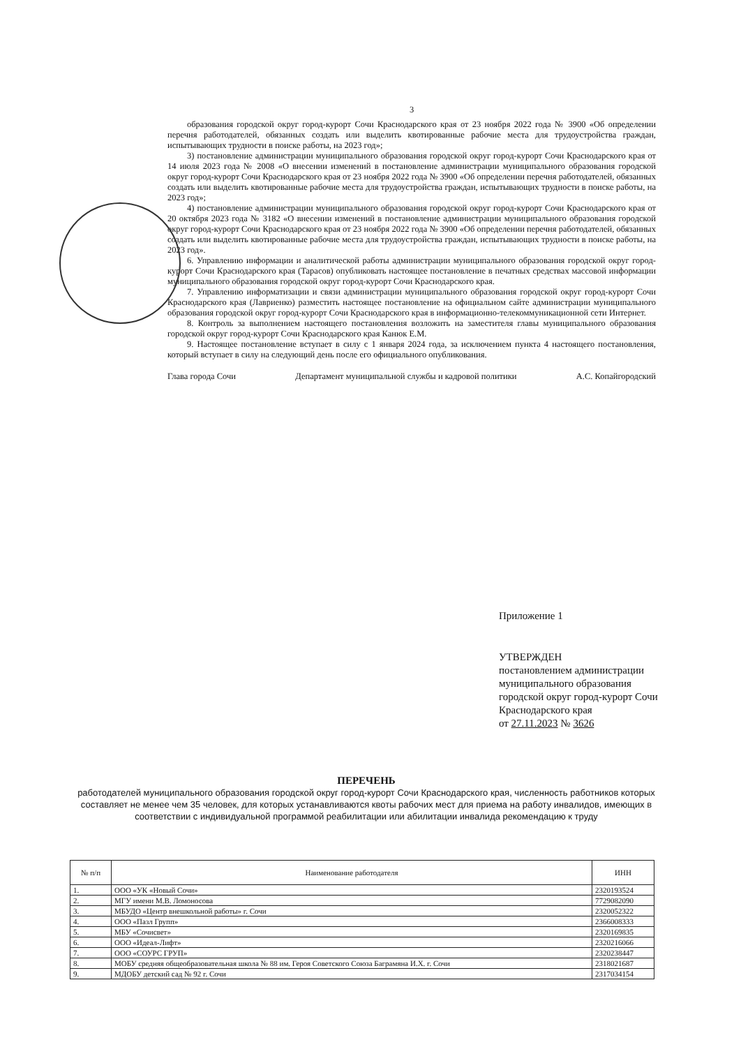3
образования городской округ город-курорт Сочи Краснодарского края от 23 ноября 2022 года № 3900 «Об определении перечня работодателей, обязанных создать или выделить квотированные рабочие места для трудоустройства граждан, испытывающих трудности в поиске работы, на 2023 год»;
3) постановление администрации муниципального образования городской округ город-курорт Сочи Краснодарского края от 14 июля 2023 года № 2008 «О внесении изменений в постановление администрации муниципального образования городской округ город-курорт Сочи Краснодарского края от 23 ноября 2022 года № 3900 «Об определении перечня работодателей, обязанных создать или выделить квотированные рабочие места для трудоустройства граждан, испытывающих трудности в поиске работы, на 2023 год»;
4) постановление администрации муниципального образования городской округ город-курорт Сочи Краснодарского края от 20 октября 2023 года № 3182 «О внесении изменений в постановление администрации муниципального образования городской округ город-курорт Сочи Краснодарского края от 23 ноября 2022 года № 3900 «Об определении перечня работодателей, обязанных создать или выделить квотированные рабочие места для трудоустройства граждан, испытывающих трудности в поиске работы, на 2023 год».
6. Управлению информации и аналитической работы администрации муниципального образования городской округ город-курорт Сочи Краснодарского края (Тарасов) опубликовать настоящее постановление в печатных средствах массовой информации муниципального образования городской округ город-курорт Сочи Краснодарского края.
7. Управлению информатизации и связи администрации муниципального образования городской округ город-курорт Сочи Краснодарского края (Лавриенко) разместить настоящее постановление на официальном сайте администрации муниципального образования городской округ город-курорт Сочи Краснодарского края в информационно-телекоммуникационной сети Интернет.
8. Контроль за выполнением настоящего постановления возложить на заместителя главы муниципального образования городской округ город-курорт Сочи Краснодарского края Канюк Е.М.
9. Настоящее постановление вступает в силу с 1 января 2024 года, за исключением пункта 4 настоящего постановления, который вступает в силу на следующий день после его официального опубликования.
Глава города Сочи Департамент муниципальной службы и кадровой политики А.С. Копайгородский
Приложение 1
УТВЕРЖДЕН
постановлением администрации муниципального образования городской округ город-курорт Сочи Краснодарского края
от 27.11.2023 № 3626
ПЕРЕЧЕНЬ
работодателей муниципального образования городской округ город-курорт Сочи Краснодарского края, численность работников которых составляет не менее чем 35 человек, для которых устанавливаются квоты рабочих мест для приема на работу инвалидов, имеющих в соответствии с индивидуальной программой реабилитации или абилитации инвалида рекомендацию к труду
| № п/п | Наименование работодателя | ИНН |
| --- | --- | --- |
| 1. | ООО «УК «Новый Сочи» | 2320193524 |
| 2. | МГУ имени М.В. Ломоносова | 7729082090 |
| 3. | МБУДО «Центр внешкольной работы» г. Сочи | 2320052322 |
| 4. | ООО «Пазл Групп» | 2366008333 |
| 5. | МБУ «Сочисвет» | 2320169835 |
| 6. | ООО «Идеал-Лифт» | 2320216066 |
| 7. | ООО «СОУРС ГРУП» | 2320238447 |
| 8. | МОБУ средняя общеобразовательная школа № 88 им. Героя Советского Союза Баграмяна И.Х. г. Сочи | 2318021687 |
| 9. | МДОБУ детский сад № 92 г. Сочи | 2317034154 |